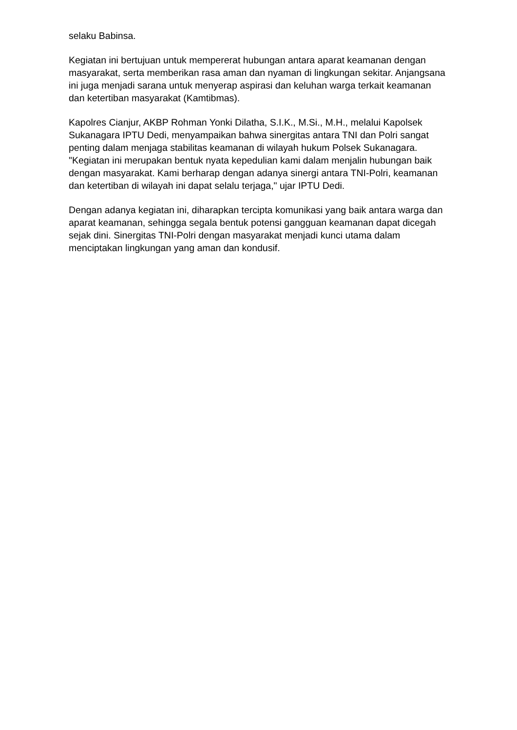selaku Babinsa.
Kegiatan ini bertujuan untuk mempererat hubungan antara aparat keamanan dengan masyarakat, serta memberikan rasa aman dan nyaman di lingkungan sekitar. Anjangsana ini juga menjadi sarana untuk menyerap aspirasi dan keluhan warga terkait keamanan dan ketertiban masyarakat (Kamtibmas).
Kapolres Cianjur, AKBP Rohman Yonki Dilatha, S.I.K., M.Si., M.H., melalui Kapolsek Sukanagara IPTU Dedi, menyampaikan bahwa sinergitas antara TNI dan Polri sangat penting dalam menjaga stabilitas keamanan di wilayah hukum Polsek Sukanagara. "Kegiatan ini merupakan bentuk nyata kepedulian kami dalam menjalin hubungan baik dengan masyarakat. Kami berharap dengan adanya sinergi antara TNI-Polri, keamanan dan ketertiban di wilayah ini dapat selalu terjaga," ujar IPTU Dedi.
Dengan adanya kegiatan ini, diharapkan tercipta komunikasi yang baik antara warga dan aparat keamanan, sehingga segala bentuk potensi gangguan keamanan dapat dicegah sejak dini. Sinergitas TNI-Polri dengan masyarakat menjadi kunci utama dalam menciptakan lingkungan yang aman dan kondusif.